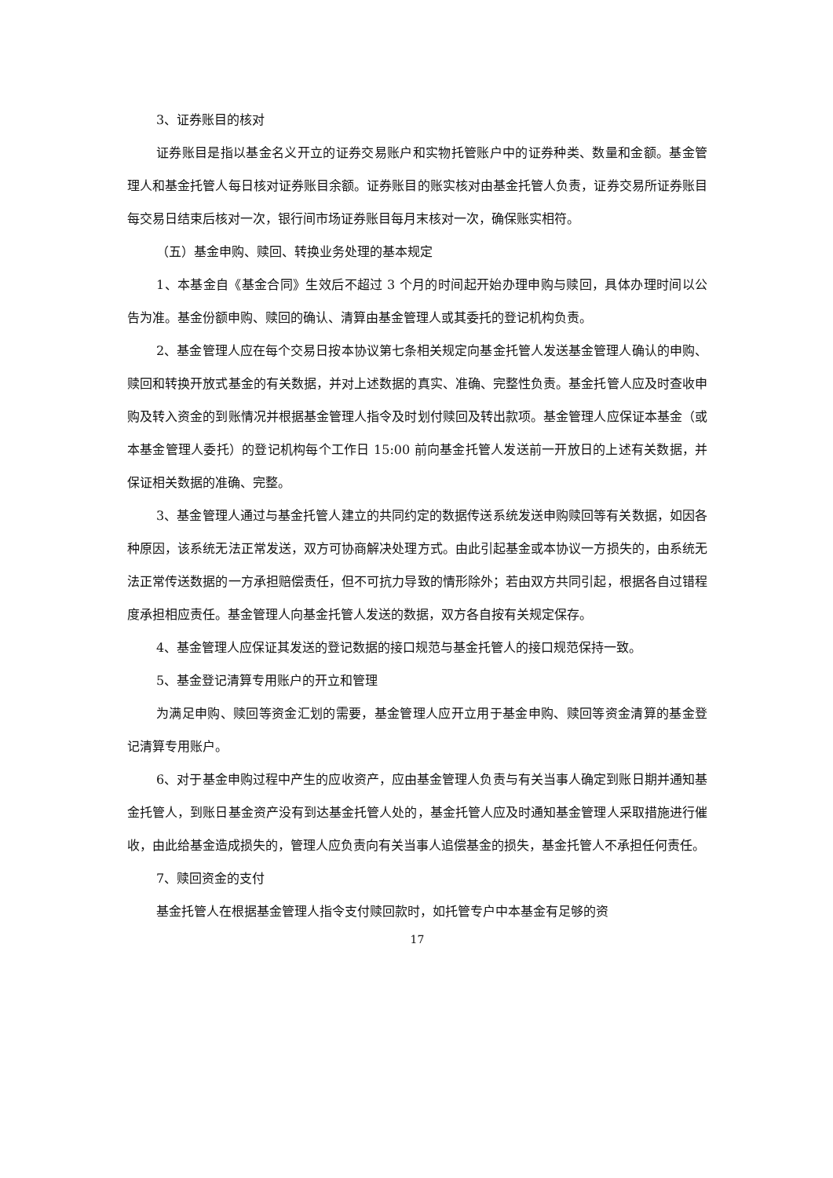3、证券账目的核对
证券账目是指以基金名义开立的证券交易账户和实物托管账户中的证券种类、数量和金额。基金管理人和基金托管人每日核对证券账目余额。证券账目的账实核对由基金托管人负责，证券交易所证券账目每交易日结束后核对一次，银行间市场证券账目每月末核对一次，确保账实相符。
（五）基金申购、赎回、转换业务处理的基本规定
1、本基金自《基金合同》生效后不超过 3 个月的时间起开始办理申购与赎回，具体办理时间以公告为准。基金份额申购、赎回的确认、清算由基金管理人或其委托的登记机构负责。
2、基金管理人应在每个交易日按本协议第七条相关规定向基金托管人发送基金管理人确认的申购、赎回和转换开放式基金的有关数据，并对上述数据的真实、准确、完整性负责。基金托管人应及时查收申购及转入资金的到账情况并根据基金管理人指令及时划付赎回及转出款项。基金管理人应保证本基金（或本基金管理人委托）的登记机构每个工作日 15:00 前向基金托管人发送前一开放日的上述有关数据，并保证相关数据的准确、完整。
3、基金管理人通过与基金托管人建立的共同约定的数据传送系统发送申购赎回等有关数据，如因各种原因，该系统无法正常发送，双方可协商解决处理方式。由此引起基金或本协议一方损失的，由系统无法正常传送数据的一方承担赔偿责任，但不可抗力导致的情形除外；若由双方共同引起，根据各自过错程度承担相应责任。基金管理人向基金托管人发送的数据，双方各自按有关规定保存。
4、基金管理人应保证其发送的登记数据的接口规范与基金托管人的接口规范保持一致。
5、基金登记清算专用账户的开立和管理
为满足申购、赎回等资金汇划的需要，基金管理人应开立用于基金申购、赎回等资金清算的基金登记清算专用账户。
6、对于基金申购过程中产生的应收资产，应由基金管理人负责与有关当事人确定到账日期并通知基金托管人，到账日基金资产没有到达基金托管人处的，基金托管人应及时通知基金管理人采取措施进行催收，由此给基金造成损失的，管理人应负责向有关当事人追偿基金的损失，基金托管人不承担任何责任。
7、赎回资金的支付
基金托管人在根据基金管理人指令支付赎回款时，如托管专户中本基金有足够的资
17